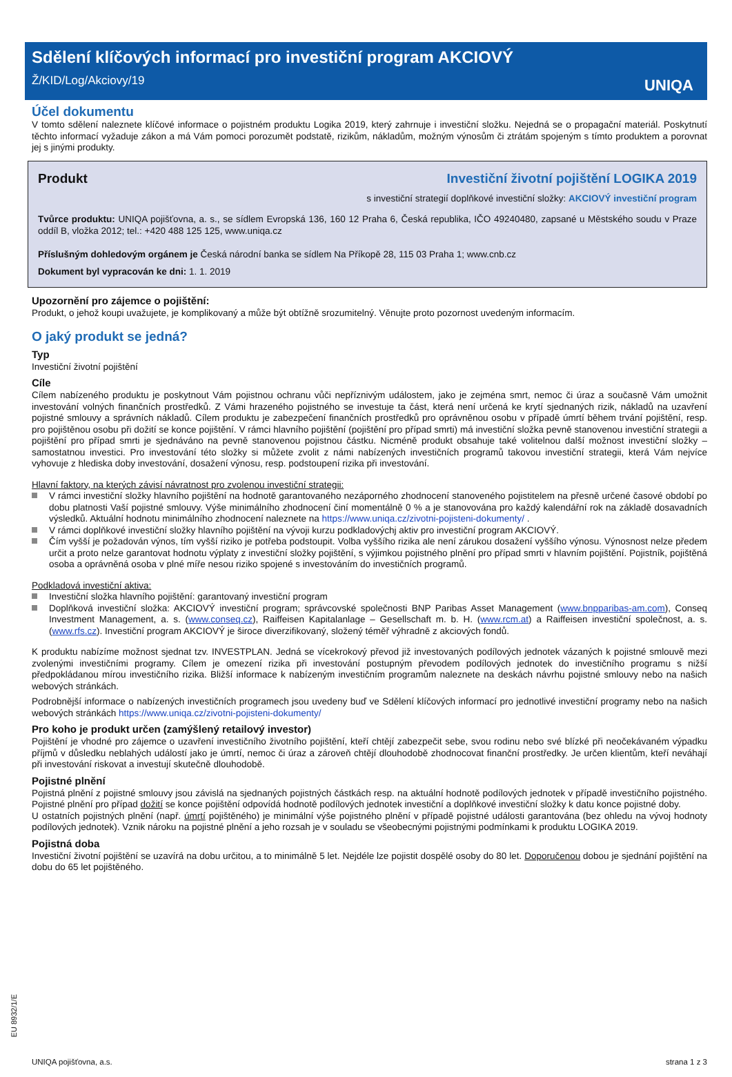Sdělení klíčových informací pro investiční program AKCIOVÝ
Ž/KID/Log/Akciovy/19
UNIQA
Účel dokumentu
V tomto sdělení naleznete klíčové informace o pojistném produktu Logika 2019, který zahrnuje i investiční složku. Nejedná se o propagační materiál. Poskytnutí těchto informací vyžaduje zákon a má Vám pomoci porozumět podstatě, rizikům, nákladům, možným výnosům či ztrátám spojeným s tímto produktem a porovnat jej s jinými produkty.
Produkt Investiční životní pojištění LOGIKA 2019
s investiční strategií doplňkové investiční složky: AKCIOVÝ investiční program
Tvůrce produktu: UNIQA pojišťovna, a. s., se sídlem Evropská 136, 160 12 Praha 6, Česká republika, IČO 49240480, zapsané u Městského soudu v Praze oddíl B, vložka 2012; tel.: +420 488 125 125, www.uniqa.cz
Příslušným dohledovým orgánem je Česká národní banka se sídlem Na Příkopě 28, 115 03 Praha 1; www.cnb.cz
Dokument byl vypracován ke dni: 1. 1. 2019
Upozornění pro zájemce o pojištění:
Produkt, o jehož koupi uvažujete, je komplikovaný a může být obtížně srozumitelný. Věnujte proto pozornost uvedeným informacím.
O jaký produkt se jedná?
Typ
Investiční životní pojištění
Cíle
Cílem nabízeného produktu je poskytnout Vám pojistnou ochranu vůči nepříznivým událostem, jako je zejména smrt, nemoc či úraz a současně Vám umožnit investování volných finančních prostředků. Z Vámi hrazeného pojistného se investuje ta část, která není určená ke krytí sjednaných rizik, nákladů na uzavření pojistné smlouvy a správních nákladů. Cílem produktu je zabezpečení finančních prostředků pro oprávněnou osobu v případě úmrtí během trvání pojištění, resp. pro pojištěnou osobu při dožití se konce pojištění. V rámci hlavního pojištění (pojištění pro případ smrti) má investiční složka pevně stanovenou investiční strategii a pojištění pro případ smrti je sjednáváno na pevně stanovenou pojistnou částku. Nicméně produkt obsahuje také volitelnou další možnost investiční složky – samostatnou investici. Pro investování této složky si můžete zvolit z námi nabízených investičních programů takovou investiční strategii, která Vám nejvíce vyhovuje z hlediska doby investování, dosažení výnosu, resp. podstoupení rizika při investování.
Hlavní faktory, na kterých závisí návratnost pro zvolenou investiční strategii:
V rámci investiční složky hlavního pojištění na hodnotě garantovaného nezáporného zhodnocení stanoveného pojistitelem na přesně určené časové období po dobu platnosti Vaší pojistné smlouvy. Výše minimálního zhodnocení činí momentálně 0 % a je stanovována pro každý kalendářní rok na základě dosavadních výsledků. Aktuální hodnotu minimálního zhodnocení naleznete na https://www.uniqa.cz/zivotni-pojisteni-dokumenty/ .
V rámci doplňkové investiční složky hlavního pojištění na vývoji kurzu podkladovýchj aktiv pro investiční program AKCIOVÝ.
Čím vyšší je požadován výnos, tím vyšší riziko je potřeba podstoupit. Volba vyššího rizika ale není zárukou dosažení vyššího výnosu. Výnosnost nelze předem určit a proto nelze garantovat hodnotu výplaty z investiční složky pojištění, s výjimkou pojistného plnění pro případ smrti v hlavním pojištění. Pojistník, pojištěná osoba a oprávněná osoba v plné míře nesou riziko spojené s investováním do investičních programů.
Podkladová investiční aktiva:
Investiční složka hlavního pojištění: garantovaný investiční program
Doplňková investiční složka: AKCIOVÝ investiční program; správcovské společnosti BNP Paribas Asset Management (www.bnpparibas-am.com), Conseq Investment Management, a. s. (www.conseq.cz), Raiffeisen Kapitalanlage – Gesellschaft m. b. H. (www.rcm.at) a Raiffeisen investiční společnost, a. s. (www.rfs.cz). Investiční program AKCIOVÝ je široce diverzifikovaný, složený téměř výhradně z akciových fondů.
K produktu nabízíme možnost sjednat tzv. INVESTPLAN. Jedná se vícekrokový převod již investovaných podílových jednotek vázaných k pojistné smlouvě mezi zvolenými investičními programy. Cílem je omezení rizika při investování postupným převodem podílových jednotek do investičního programu s nižší předpokládanou mírou investičního rizika. Bližší informace k nabízeným investičním programům naleznete na deskách návrhu pojistné smlouvy nebo na našich webových stránkách.
Podrobnější informace o nabízených investičních programech jsou uvedeny buď ve Sdělení klíčových informací pro jednotlivé investiční programy nebo na našich webových stránkách https://www.uniqa.cz/zivotni-pojisteni-dokumenty/
Pro koho je produkt určen (zamýšlený retailový investor)
Pojištění je vhodné pro zájemce o uzavření investičního životního pojištění, kteří chtějí zabezpečit sebe, svou rodinu nebo své blízké při neočekávaném výpadku příjmů v důsledku neblahých událostí jako je úmrtí, nemoc či úraz a zároveň chtějí dlouhodobě zhodnocovat finanční prostředky. Je určen klientům, kteří neváhají při investování riskovat a investují skutečně dlouhodobě.
Pojistné plnění
Pojistná plnění z pojistné smlouvy jsou závislá na sjednaných pojistných částkách resp. na aktuální hodnotě podílových jednotek v případě investičního pojistného. Pojistné plnění pro případ dožití se konce pojištění odpovídá hodnotě podílových jednotek investiční a doplňkové investiční složky k datu konce pojistné doby.
U ostatních pojistných plnění (např. úmrtí pojištěného) je minimální výše pojistného plnění v případě pojistné události garantována (bez ohledu na vývoj hodnoty podílových jednotek). Vznik nároku na pojistné plnění a jeho rozsah je v souladu se všeobecnými pojistnými podmínkami k produktu LOGIKA 2019.
Pojistná doba
Investiční životní pojištění se uzavírá na dobu určitou, a to minimálně 5 let. Nejdéle lze pojistit dospělé osoby do 80 let. Doporučenou dobou je sjednání pojištění na dobu do 65 let pojištěného.
EU 8932/1/E
UNIQA pojišťovna, a.s. strana 1 z 3